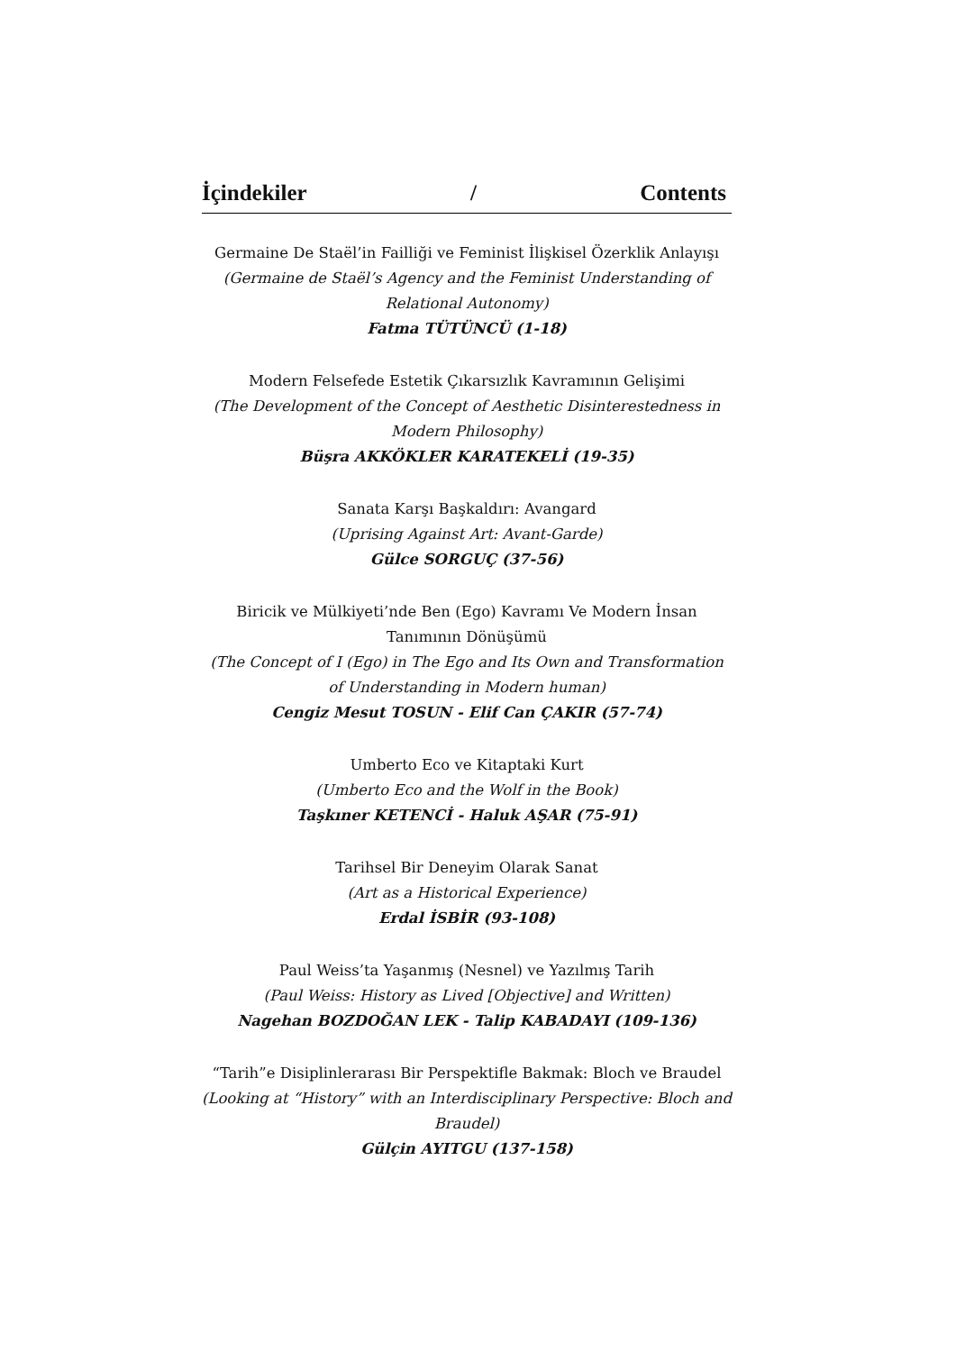İçindekiler / Contents
Germaine De Staël’in Failliği ve Feminist İlişkisel Özerklik Anlayışı
(Germaine de Staël’s Agency and the Feminist Understanding of Relational Autonomy)
Fatma TÜTÜNCÜ (1-18)
Modern Felsefede Estetik Çıkarsızlık Kavramının Gelişimi
(The Development of the Concept of Aesthetic Disinterestedness in Modern Philosophy)
Büşra AKKÖKLER KARATEKELİ (19-35)
Sanata Karşı Başkaldırı: Avangard
(Uprising Against Art: Avant-Garde)
Gülce SORGUÇ (37-56)
Biricik ve Mülkiyeti’nde Ben (Ego) Kavramı Ve Modern İnsan Tanımının Dönüşümü
(The Concept of I (Ego) in The Ego and Its Own and Transformation of Understanding in Modern human)
Cengiz Mesut TOSUN - Elif Can ÇAKIR (57-74)
Umberto Eco ve Kitaptaki Kurt
(Umberto Eco and the Wolf in the Book)
Taşkıner KETENCİ - Haluk AŞAR (75-91)
Tarihsel Bir Deneyim Olarak Sanat
(Art as a Historical Experience)
Erdal İSBİR (93-108)
Paul Weiss’ta Yaşanmış (Nesnel) ve Yazılmış Tarih
(Paul Weiss: History as Lived [Objective] and Written)
Nagehan BOZDOĞAN LEK - Talip KABADAYI (109-136)
“Tarih”e Disiplinlerarası Bir Perspektifle Bakmak: Bloch ve Braudel
(Looking at “History” with an Interdisciplinary Perspective: Bloch and Braudel)
Gülçin AYITGU (137-158)